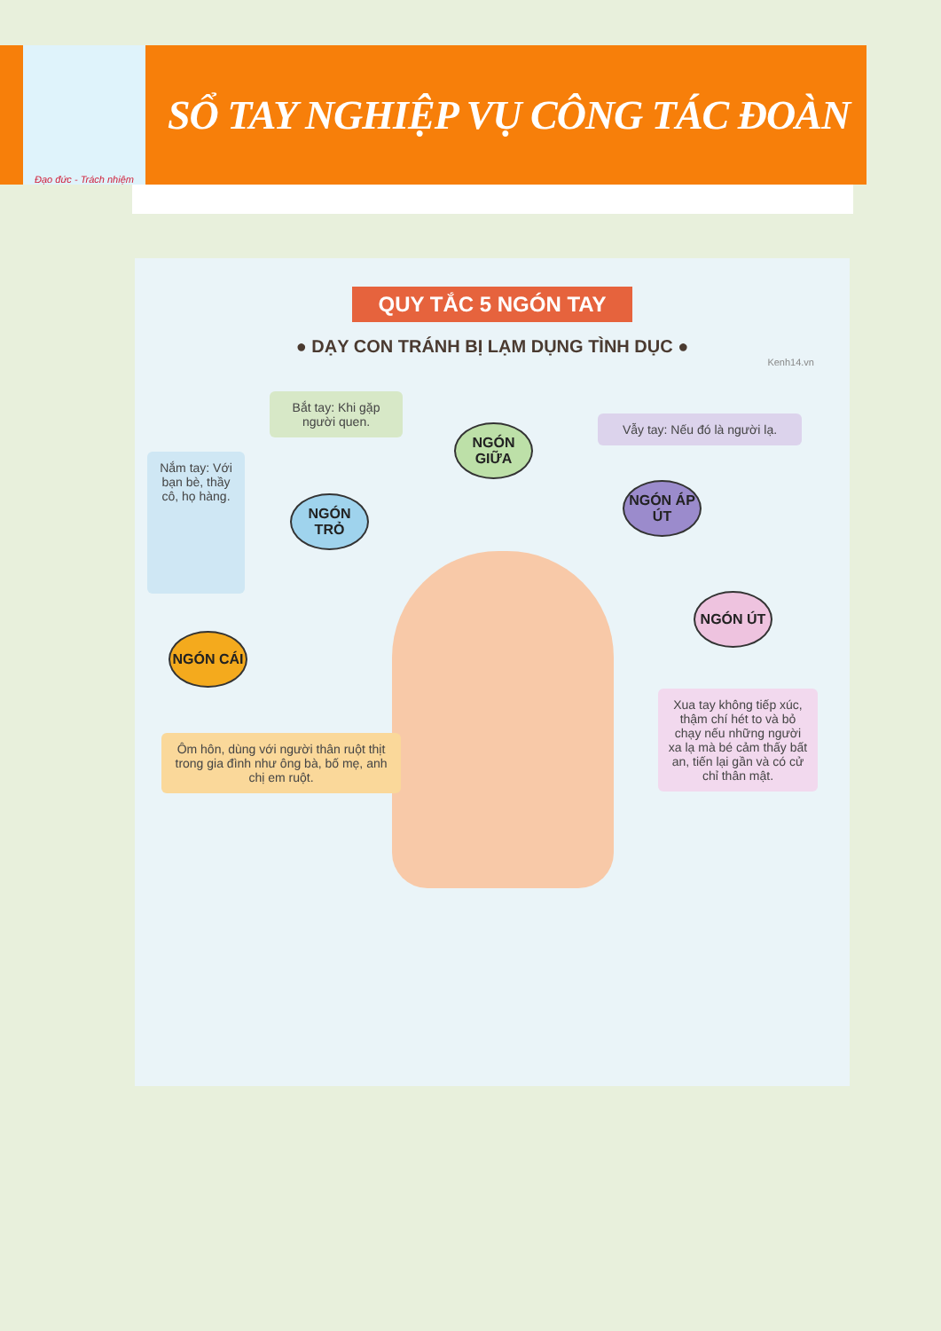Đạo đức - Trách nhiệm
SỔ TAY NGHIỆP VỤ CÔNG TÁC ĐOÀN
QUY TẮC 5 NGÓN TAY
● DẠY CON TRÁNH BỊ LẠM DỤNG TÌNH DỤC ●
Kenh14.vn
Bắt tay: Khi gặp người quen.
NGÓN GIỮA
Vẫy tay: Nếu đó là người lạ.
Nắm tay: Với bạn bè, thầy cô, họ hàng.
NGÓN TRỎ
NGÓN ÁP ÚT
NGÓN ÚT
NGÓN CÁI
Ôm hôn, dùng với người thân ruột thịt trong gia đình như ông bà, bố mẹ, anh chị em ruột.
Xua tay không tiếp xúc, thậm chí hét to và bỏ chạy nếu những người xa lạ mà bé cảm thấy bất an, tiến lại gần và có cử chỉ thân mật.